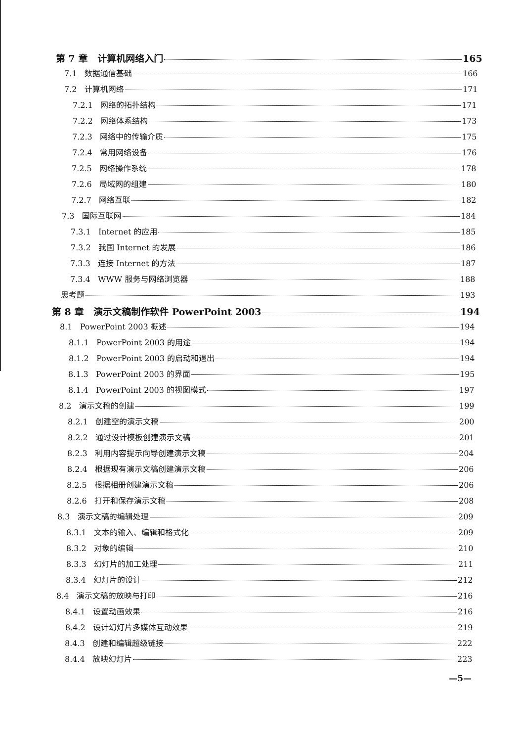第 7 章 计算机网络入门 165
7.1 数据通信基础 166
7.2 计算机网络 171
7.2.1 网络的拓扑结构 171
7.2.2 网络体系结构 173
7.2.3 网络中的传输介质 175
7.2.4 常用网络设备 176
7.2.5 网络操作系统 178
7.2.6 局域网的组建 180
7.2.7 网络互联 182
7.3 国际互联网 184
7.3.1 Internet 的应用 185
7.3.2 我国 Internet 的发展 186
7.3.3 连接 Internet 的方法 187
7.3.4 WWW 服务与网络浏览器 188
思考题 193
第 8 章 演示文稿制作软件 PowerPoint 2003 194
8.1 PowerPoint 2003 概述 194
8.1.1 PowerPoint 2003 的用途 194
8.1.2 PowerPoint 2003 的启动和退出 194
8.1.3 PowerPoint 2003 的界面 195
8.1.4 PowerPoint 2003 的视图模式 197
8.2 演示文稿的创建 199
8.2.1 创建空的演示文稿 200
8.2.2 通过设计模板创建演示文稿 201
8.2.3 利用内容提示向导创建演示文稿 204
8.2.4 根据现有演示文稿创建演示文稿 206
8.2.5 根据相册创建演示文稿 206
8.2.6 打开和保存演示文稿 208
8.3 演示文稿的编辑处理 209
8.3.1 文本的输入、编辑和格式化 209
8.3.2 对象的编辑 210
8.3.3 幻灯片的加工处理 211
8.3.4 幻灯片的设计 212
8.4 演示文稿的放映与打印 216
8.4.1 设置动画效果 216
8.4.2 设计幻灯片多媒体互动效果 219
8.4.3 创建和编辑超级链接 222
8.4.4 放映幻灯片 223
—5—